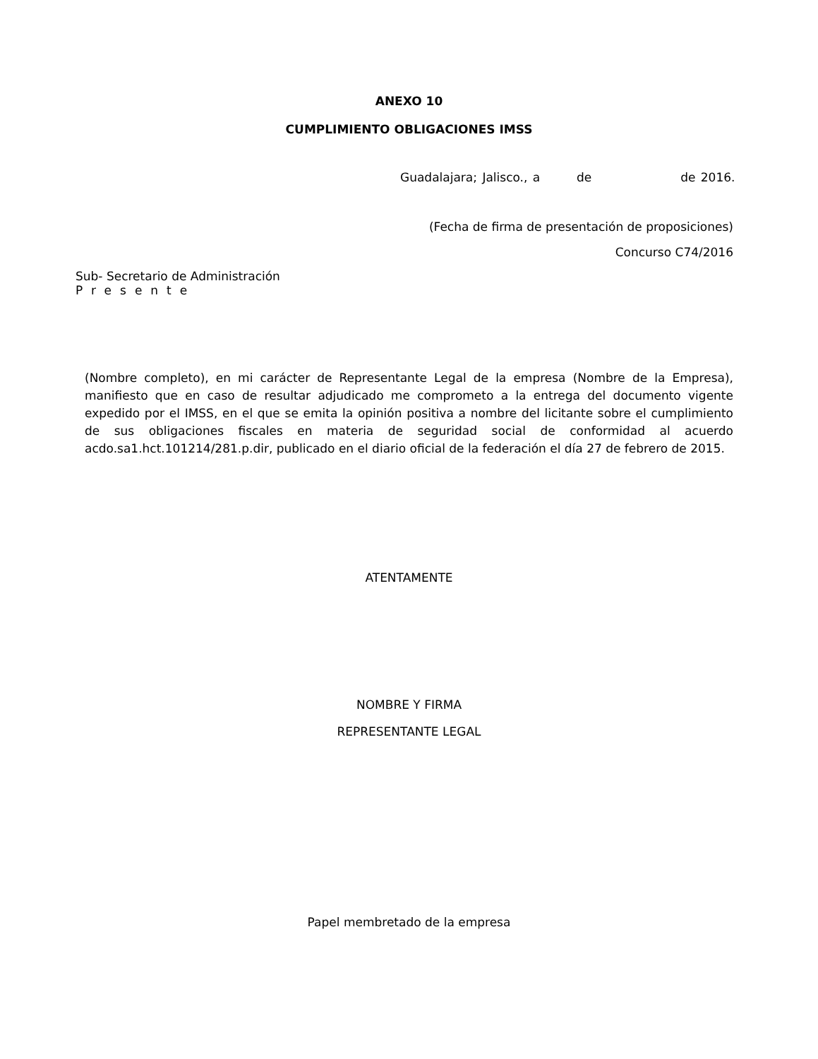ANEXO 10
CUMPLIMIENTO OBLIGACIONES IMSS
Guadalajara; Jalisco., a de de 2016.
(Fecha de firma de presentación de proposiciones)
Concurso C74/2016
Sub- Secretario de Administración
Presente
(Nombre completo), en mi carácter de Representante Legal de la empresa (Nombre de la Empresa), manifiesto que en caso de resultar adjudicado me comprometo a la entrega del documento vigente expedido por el IMSS, en el que se emita la opinión positiva a nombre del licitante sobre el cumplimiento de sus obligaciones fiscales en materia de seguridad social de conformidad al acuerdo acdo.sa1.hct.101214/281.p.dir, publicado en el diario oficial de la federación el día 27 de febrero de 2015.
ATENTAMENTE
NOMBRE Y FIRMA
REPRESENTANTE LEGAL
Papel membretado de la empresa